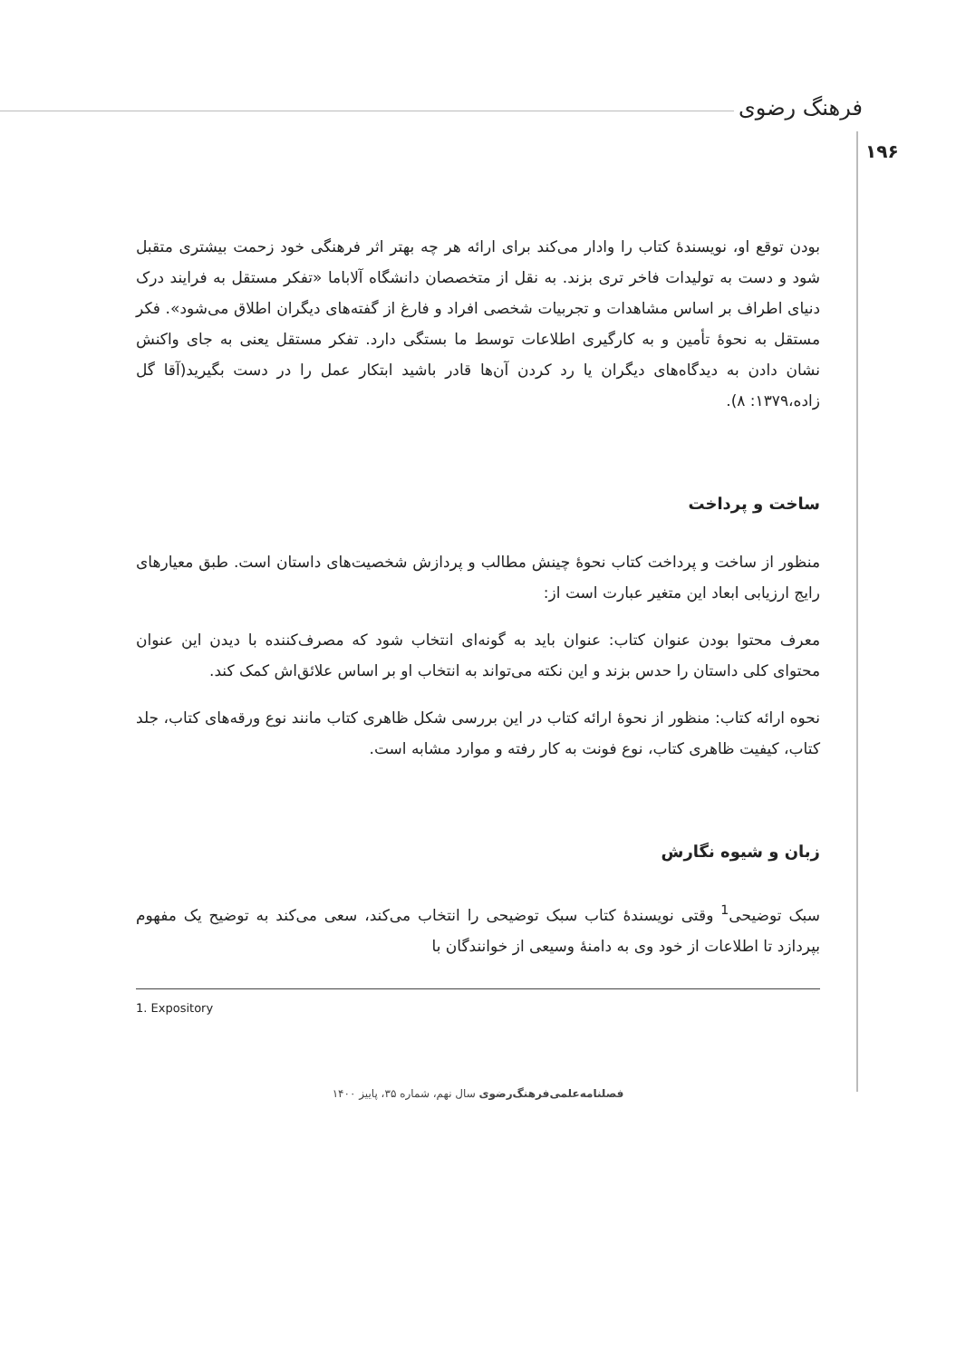فرهنگ رضوی
۱۹۶
بودن توقع او، نویسندهٔ کتاب را وادار می‌کند برای ارائه هر چه بهتر اثر فرهنگی خود زحمت بیشتری متقبل شود و دست به تولیدات فاخر تری بزند. به نقل از متخصصان دانشگاه آلاباما «تفکر مستقل به فرایند درک دنیای اطراف بر اساس مشاهدات و تجربیات شخصی افراد و فارغ از گفته‌های دیگران اطلاق می‌شود». فکر مستقل به نحوهٔ تأمین و به کارگیری اطلاعات توسط ما بستگی دارد. تفکر مستقل یعنی به جای واکنش نشان دادن به دیدگاه‌های دیگران یا رد کردن آن‌ها قادر باشید ابتکار عمل را در دست بگیرید(آقا گل زاده،۱۳۷۹: ۸).
ساخت و پرداخت
منظور از ساخت و پرداخت کتاب نحوهٔ چینش مطالب و پردازش شخصیت‌های داستان است. طبق معیارهای رایج ارزیابی ابعاد این متغیر عبارت است از:
معرف محتوا بودن عنوان کتاب: عنوان باید به گونه‌ای انتخاب شود که مصرف‌کننده با دیدن این عنوان محتوای کلی داستان را حدس بزند و این نکته می‌تواند به انتخاب او بر اساس علائق‌اش کمک کند.
نحوه ارائه کتاب: منظور از نحوهٔ ارائه کتاب در این بررسی شکل ظاهری کتاب مانند نوع ورقه‌های کتاب، جلد کتاب، کیفیت ظاهری کتاب، نوع فونت به کار رفته و موارد مشابه است.
زبان و شیوه نگارش
سبک توضیحی<sup>1</sup> وقتی نویسندهٔ کتاب سبک توضیحی را انتخاب می‌کند، سعی می‌کند به توضیح یک مفهوم بپردازد تا اطلاعات از خود وی به دامنهٔ وسیعی از خوانندگان با
1. Expository
فصلنامه‌علمی‌فرهنگ‌رضوی سال نهم، شماره ۳۵، پاییز ۱۴۰۰